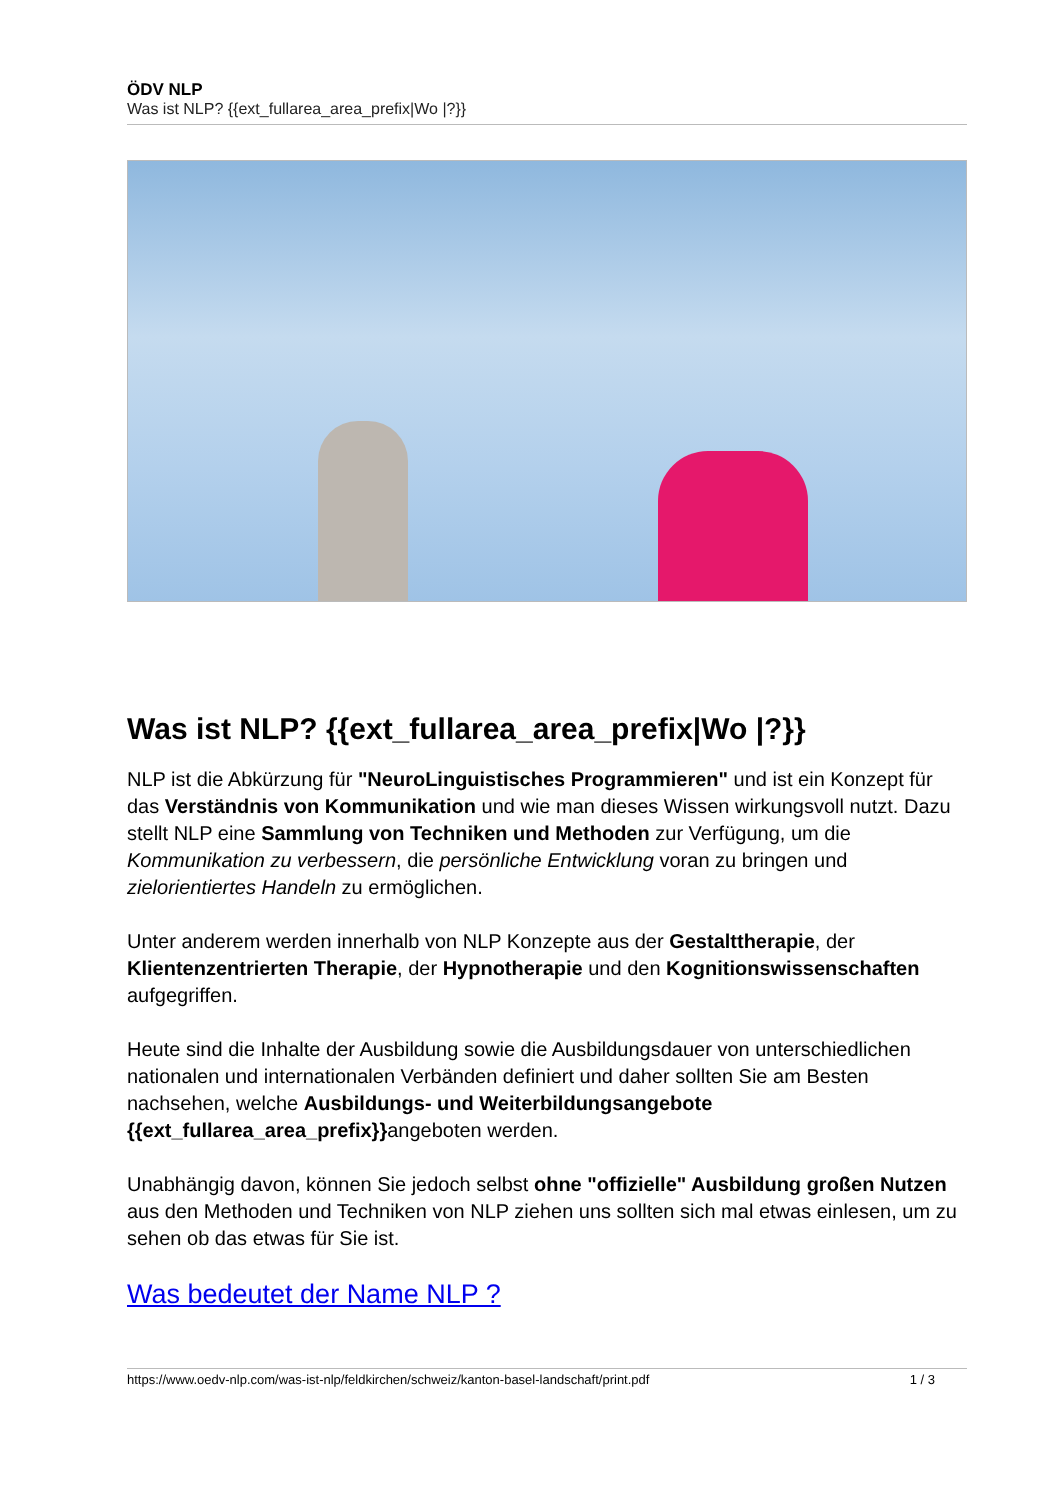ÖDV NLP
Was ist NLP? {{ext_fullarea_area_prefix|Wo |?}}
Was ist NLP? {{ext_fullarea_area_prefix|Wo |?}}
NLP ist die Abkürzung für "NeuroLinguistisches Programmieren" und ist ein Konzept für das Verständnis von Kommunikation und wie man dieses Wissen wirkungsvoll nutzt. Dazu stellt NLP eine Sammlung von Techniken und Methoden zur Verfügung, um die Kommunikation zu verbessern, die persönliche Entwicklung voran zu bringen und zielorientiertes Handeln zu ermöglichen.
Unter anderem werden innerhalb von NLP Konzepte aus der Gestalttherapie, der Klientenzentrierten Therapie, der Hypnotherapie und den Kognitionswissenschaften aufgegriffen.
Heute sind die Inhalte der Ausbildung sowie die Ausbildungsdauer von unterschiedlichen nationalen und internationalen Verbänden definiert und daher sollten Sie am Besten nachsehen, welche Ausbildungs- und Weiterbildungsangebote {{ext_fullarea_area_prefix}}angeboten werden.
Unabhängig davon, können Sie jedoch selbst ohne "offizielle" Ausbildung großen Nutzen aus den Methoden und Techniken von NLP ziehen uns sollten sich mal etwas einlesen, um zu sehen ob das etwas für Sie ist.
Was bedeutet der Name NLP ?
https://www.oedv-nlp.com/was-ist-nlp/feldkirchen/schweiz/kanton-basel-landschaft/print.pdf 1 / 3